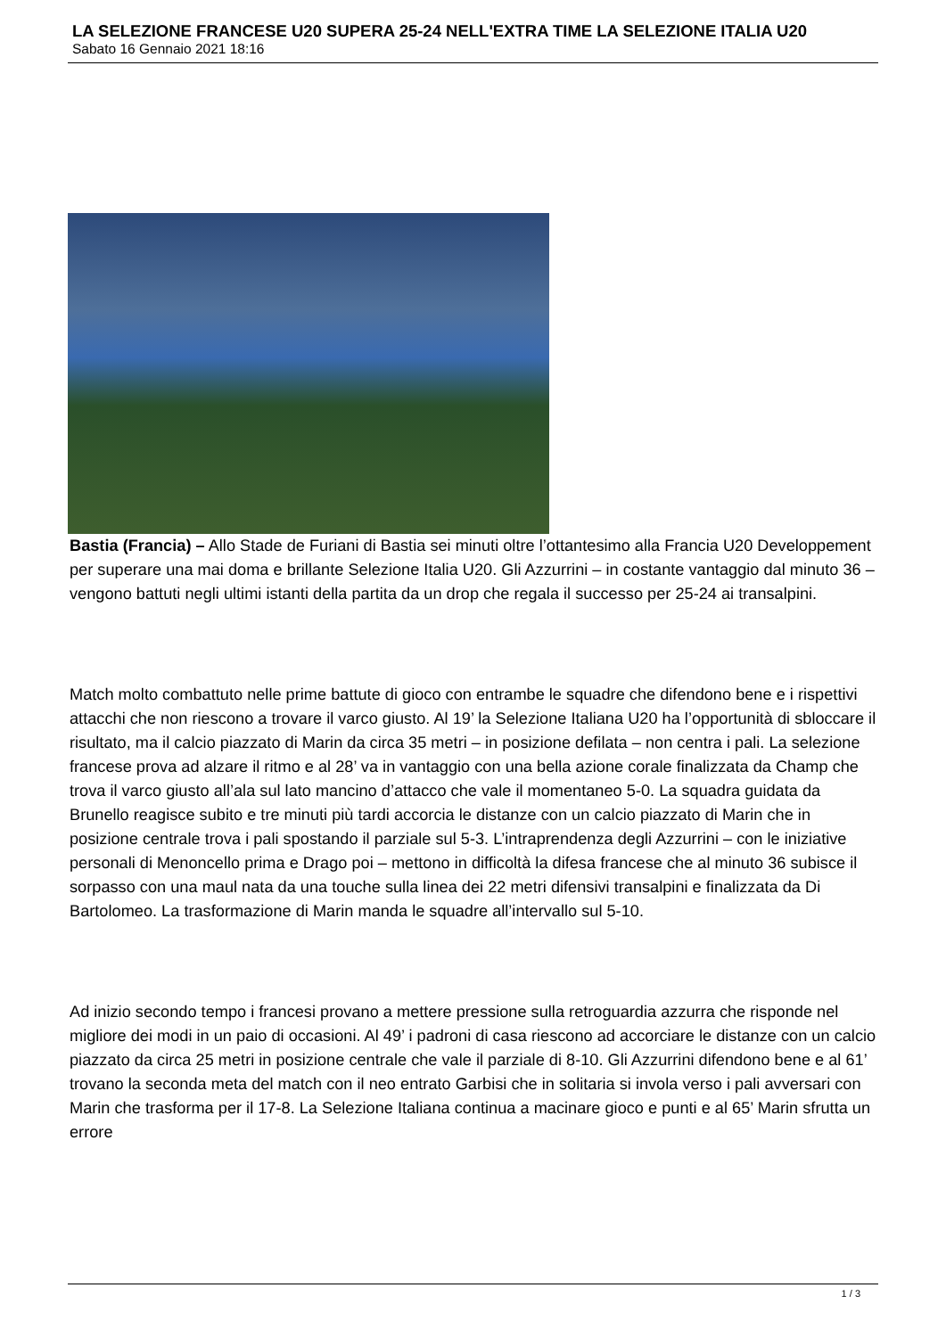LA SELEZIONE FRANCESE U20 SUPERA 25-24 NELL'EXTRA TIME LA SELEZIONE ITALIA U20
Sabato 16 Gennaio 2021 18:16
Bastia (Francia) – Allo Stade de Furiani di Bastia sei minuti oltre l’ottantesimo alla Francia U20 Developpement per superare una mai doma e brillante Selezione Italia U20. Gli Azzurrini – in costante vantaggio dal minuto 36 – vengono battuti negli ultimi istanti della partita da un drop che regala il successo per 25-24 ai transalpini.
Match molto combattuto nelle prime battute di gioco con entrambe le squadre che difendono bene e i rispettivi attacchi che non riescono a trovare il varco giusto. Al 19’ la Selezione Italiana U20 ha l’opportunità di sbloccare il risultato, ma il calcio piazzato di Marin da circa 35 metri – in posizione defilata – non centra i pali. La selezione francese prova ad alzare il ritmo e al 28’ va in vantaggio con una bella azione corale finalizzata da Champ che trova il varco giusto all’ala sul lato mancino d’attacco che vale il momentaneo 5-0. La squadra guidata da Brunello reagisce subito e tre minuti più tardi accorcia le distanze con un calcio piazzato di Marin che in posizione centrale trova i pali spostando il parziale sul 5-3. L’intraprendenza degli Azzurrini – con le iniziative personali di Menoncello prima e Drago poi – mettono in difficoltà la difesa francese che al minuto 36 subisce il sorpasso con una maul nata da una touche sulla linea dei 22 metri difensivi transalpini e finalizzata da Di Bartolomeo. La trasformazione di Marin manda le squadre all’intervallo sul 5-10.
Ad inizio secondo tempo i francesi provano a mettere pressione sulla retroguardia azzurra che risponde nel migliore dei modi in un paio di occasioni. Al 49’ i padroni di casa riescono ad accorciare le distanze con un calcio piazzato da circa 25 metri in posizione centrale che vale il parziale di 8-10. Gli Azzurrini difendono bene e al 61’ trovano la seconda meta del match con il neo entrato Garbisi che in solitaria si invola verso i pali avversari con Marin che trasforma per il 17-8. La Selezione Italiana continua a macinare gioco e punti e al 65’ Marin sfrutta un errore
1 / 3